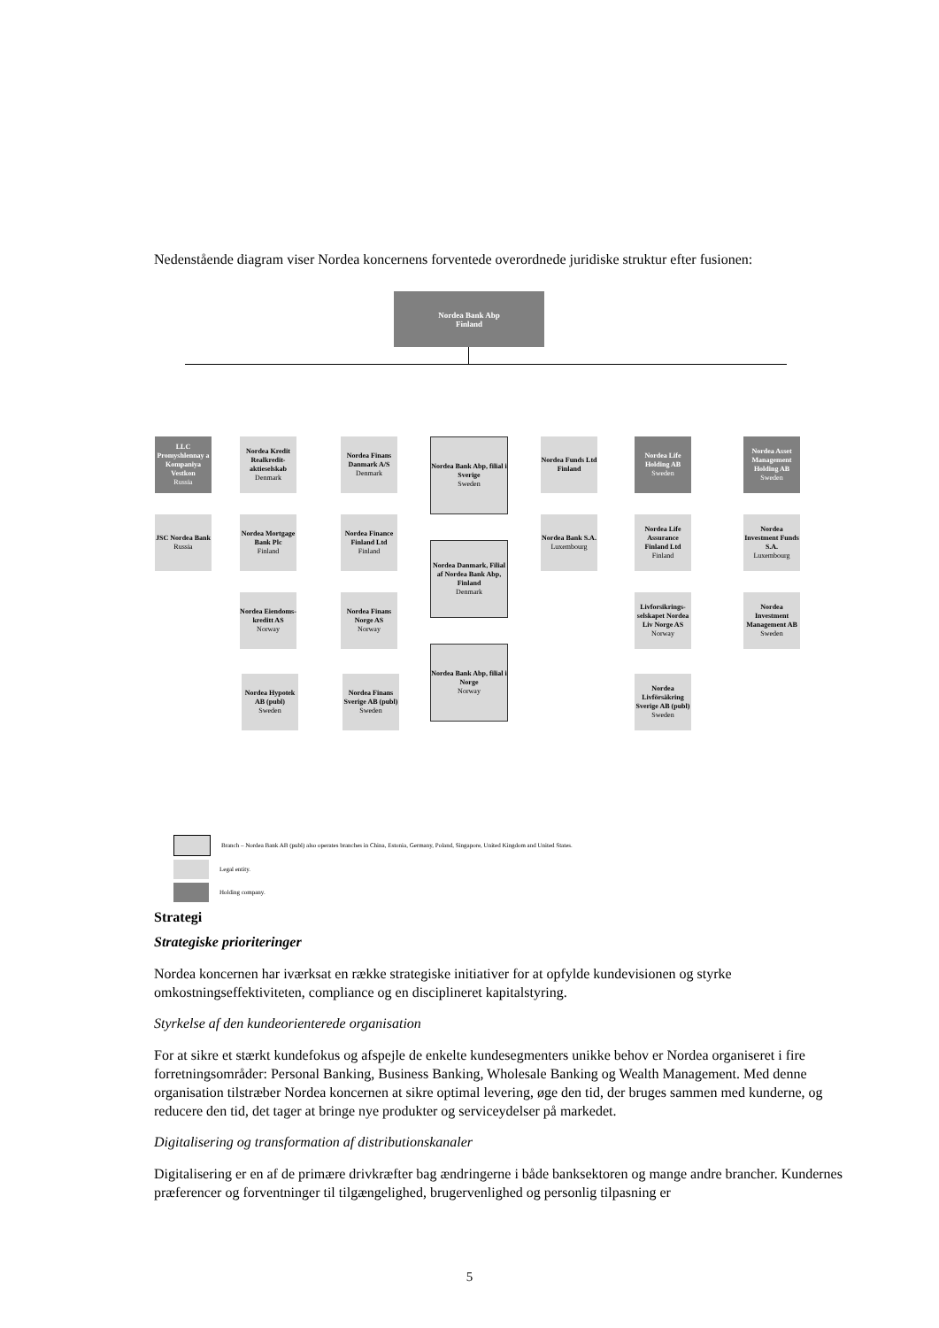Nedenstående diagram viser Nordea koncernens forventede overordnede juridiske struktur efter fusionen:
Nordea Bank Abp
Finland
LLC Promyshlennay a Kompaniya Vestkon
Russia
JSC Nordea Bank
Russia
Nordea Kredit Realkredit-aktieselskab
Denmark
Nordea Mortgage Bank Plc
Finland
Nordea Eiendoms-kreditt AS
Norway
Nordea Hypotek AB (publ)
Sweden
Nordea Finans Danmark A/S
Denmark
Nordea Finance Finland Ltd
Finland
Nordea Finans Norge AS
Norway
Nordea Finans Sverige AB (publ)
Sweden
Nordea Bank Abp, filial i Sverige
Sweden
Nordea Danmark, Filial af Nordea Bank Abp, Finland
Denmark
Nordea Bank Abp, filial i Norge
Norway
Nordea Funds Ltd Finland
Nordea Bank S.A.
Luxembourg
Nordea Life Holding AB
Sweden
Nordea Life Assurance Finland Ltd
Finland
Livforsikrings-selskapet Nordea Liv Norge AS
Norway
Nordea Livförsäkring Sverige AB (publ)
Sweden
Nordea Asset Management Holding AB
Sweden
Nordea Investment Funds S.A.
Luxembourg
Nordea Investment Management AB
Sweden
Branch – Nordea Bank AB (publ) also operates branches in China, Estonia, Germany, Poland, Singapore, United Kingdom and United States.
Legal entity.
Holding company.
Strategi
Strategiske prioriteringer
Nordea koncernen har iværksat en række strategiske initiativer for at opfylde kundevisionen og styrke omkostningseffektiviteten, compliance og en disciplineret kapitalstyring.
Styrkelse af den kundeorienterede organisation
For at sikre et stærkt kundefokus og afspejle de enkelte kundesegmenters unikke behov er Nordea organiseret i fire forretningsområder: Personal Banking, Business Banking, Wholesale Banking og Wealth Management. Med denne organisation tilstræber Nordea koncernen at sikre optimal levering, øge den tid, der bruges sammen med kunderne, og reducere den tid, det tager at bringe nye produkter og serviceydelser på markedet.
Digitalisering og transformation af distributionskanaler
Digitalisering er en af de primære drivkræfter bag ændringerne i både banksektoren og mange andre brancher. Kundernes præferencer og forventninger til tilgængelighed, brugervenlighed og personlig tilpasning er
5